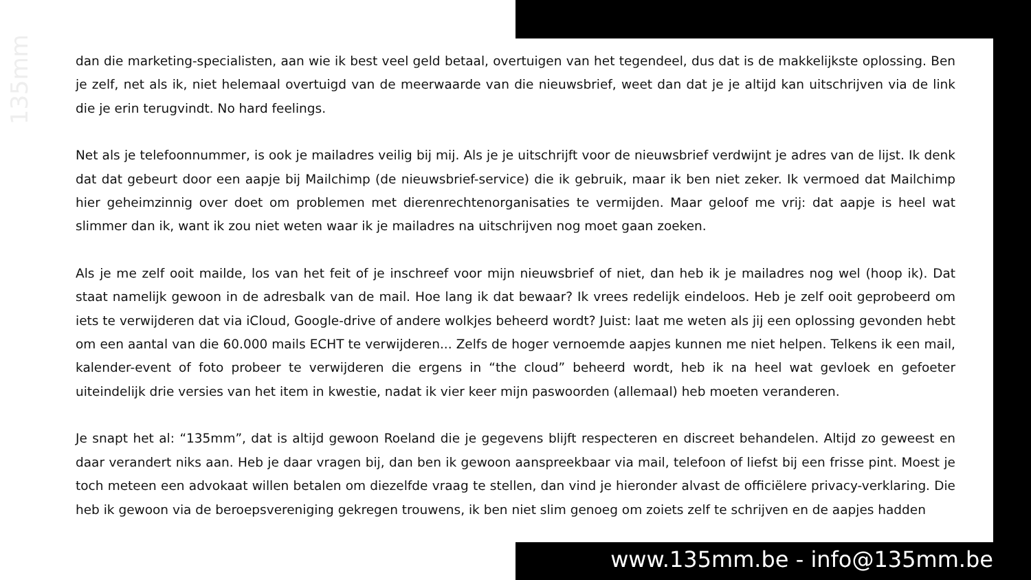135mm
dan die marketing-specialisten, aan wie ik best veel geld betaal, overtuigen van het tegendeel, dus dat is de makkelijkste oplossing. Ben je zelf, net als ik, niet helemaal overtuigd van de meerwaarde van die nieuwsbrief, weet dan dat je je altijd kan uitschrijven via de link die je erin terugvindt. No hard feelings.
Net als je telefoonnummer, is ook je mailadres veilig bij mij. Als je je uitschrijft voor de nieuwsbrief verdwijnt je adres van de lijst. Ik denk dat dat gebeurt door een aapje bij Mailchimp (de nieuwsbrief-service) die ik gebruik, maar ik ben niet zeker. Ik vermoed dat Mailchimp hier geheimzinnig over doet om problemen met dierenrechtenorganisaties te vermijden. Maar geloof me vrij: dat aapje is heel wat slimmer dan ik, want ik zou niet weten waar ik je mailadres na uitschrijven nog moet gaan zoeken.
Als je me zelf ooit mailde, los van het feit of je inschreef voor mijn nieuwsbrief of niet, dan heb ik je mailadres nog wel (hoop ik). Dat staat namelijk gewoon in de adresbalk van de mail. Hoe lang ik dat bewaar? Ik vrees redelijk eindeloos. Heb je zelf ooit geprobeerd om iets te verwijderen dat via iCloud, Google-drive of andere wolkjes beheerd wordt? Juist: laat me weten als jij een oplossing gevonden hebt om een aantal van die 60.000 mails ECHT te verwijderen... Zelfs de hoger vernoemde aapjes kunnen me niet helpen. Telkens ik een mail, kalender-event of foto probeer te verwijderen die ergens in “the cloud” beheerd wordt, heb ik na heel wat gevloek en gefoeter uiteindelijk drie versies van het item in kwestie, nadat ik vier keer mijn paswoorden (allemaal) heb moeten veranderen.
Je snapt het al: “135mm”, dat is altijd gewoon Roeland die je gegevens blijft respecteren en discreet behandelen. Altijd zo geweest en daar verandert niks aan. Heb je daar vragen bij, dan ben ik gewoon aanspreekbaar via mail, telefoon of liefst bij een frisse pint. Moest je toch meteen een advokaat willen betalen om diezelfde vraag te stellen, dan vind je hieronder alvast de officiëlere privacy-verklaring. Die heb ik gewoon via de beroepsvereniging gekregen trouwens, ik ben niet slim genoeg om zoiets zelf te schrijven en de aapjes hadden
www.135mm.be - info@135mm.be